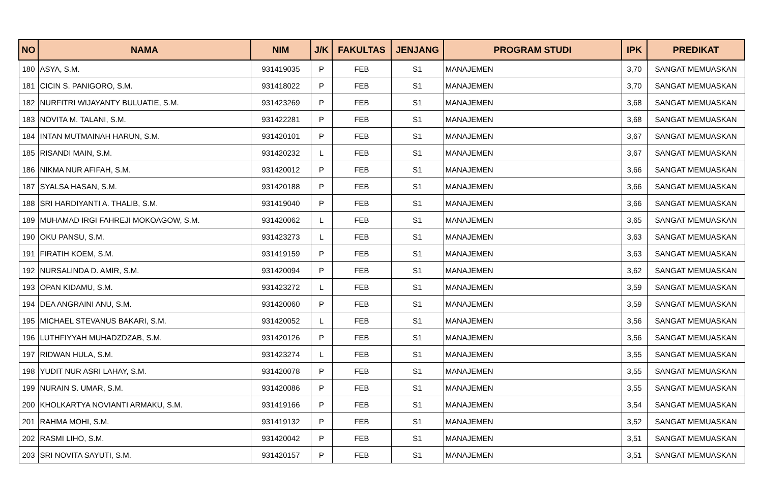| NO | NAMA | NIM | J/K | FAKULTAS | JENJANG | PROGRAM STUDI | IPK | PREDIKAT |
| --- | --- | --- | --- | --- | --- | --- | --- | --- |
| 180 | ASYA, S.M. | 931419035 | P | FEB | S1 | MANAJEMEN | 3,70 | SANGAT MEMUASKAN |
| 181 | CICIN S. PANIGORO, S.M. | 931418022 | P | FEB | S1 | MANAJEMEN | 3,70 | SANGAT MEMUASKAN |
| 182 | NURFITRI WIJAYANTY BULUATIE, S.M. | 931423269 | P | FEB | S1 | MANAJEMEN | 3,68 | SANGAT MEMUASKAN |
| 183 | NOVITA M. TALANI, S.M. | 931422281 | P | FEB | S1 | MANAJEMEN | 3,68 | SANGAT MEMUASKAN |
| 184 | INTAN MUTMAINAH HARUN, S.M. | 931420101 | P | FEB | S1 | MANAJEMEN | 3,67 | SANGAT MEMUASKAN |
| 185 | RISANDI MAIN, S.M. | 931420232 | L | FEB | S1 | MANAJEMEN | 3,67 | SANGAT MEMUASKAN |
| 186 | NIKMA NUR AFIFAH, S.M. | 931420012 | P | FEB | S1 | MANAJEMEN | 3,66 | SANGAT MEMUASKAN |
| 187 | SYALSA HASAN, S.M. | 931420188 | P | FEB | S1 | MANAJEMEN | 3,66 | SANGAT MEMUASKAN |
| 188 | SRI HARDIYANTI A. THALIB, S.M. | 931419040 | P | FEB | S1 | MANAJEMEN | 3,66 | SANGAT MEMUASKAN |
| 189 | MUHAMAD IRGI FAHREJI MOKOAGOW, S.M. | 931420062 | L | FEB | S1 | MANAJEMEN | 3,65 | SANGAT MEMUASKAN |
| 190 | OKU PANSU, S.M. | 931423273 | L | FEB | S1 | MANAJEMEN | 3,63 | SANGAT MEMUASKAN |
| 191 | FIRATIH KOEM, S.M. | 931419159 | P | FEB | S1 | MANAJEMEN | 3,63 | SANGAT MEMUASKAN |
| 192 | NURSALINDA D. AMIR, S.M. | 931420094 | P | FEB | S1 | MANAJEMEN | 3,62 | SANGAT MEMUASKAN |
| 193 | OPAN KIDAMU, S.M. | 931423272 | L | FEB | S1 | MANAJEMEN | 3,59 | SANGAT MEMUASKAN |
| 194 | DEA ANGRAINI ANU, S.M. | 931420060 | P | FEB | S1 | MANAJEMEN | 3,59 | SANGAT MEMUASKAN |
| 195 | MICHAEL STEVANUS BAKARI, S.M. | 931420052 | L | FEB | S1 | MANAJEMEN | 3,56 | SANGAT MEMUASKAN |
| 196 | LUTHFIYYAH MUHADZDZAB, S.M. | 931420126 | P | FEB | S1 | MANAJEMEN | 3,56 | SANGAT MEMUASKAN |
| 197 | RIDWAN HULA, S.M. | 931423274 | L | FEB | S1 | MANAJEMEN | 3,55 | SANGAT MEMUASKAN |
| 198 | YUDIT NUR ASRI LAHAY, S.M. | 931420078 | P | FEB | S1 | MANAJEMEN | 3,55 | SANGAT MEMUASKAN |
| 199 | NURAIN S. UMAR, S.M. | 931420086 | P | FEB | S1 | MANAJEMEN | 3,55 | SANGAT MEMUASKAN |
| 200 | KHOLKARTYA NOVIANTI ARMAKU, S.M. | 931419166 | P | FEB | S1 | MANAJEMEN | 3,54 | SANGAT MEMUASKAN |
| 201 | RAHMA MOHI, S.M. | 931419132 | P | FEB | S1 | MANAJEMEN | 3,52 | SANGAT MEMUASKAN |
| 202 | RASMI LIHO, S.M. | 931420042 | P | FEB | S1 | MANAJEMEN | 3,51 | SANGAT MEMUASKAN |
| 203 | SRI NOVITA SAYUTI, S.M. | 931420157 | P | FEB | S1 | MANAJEMEN | 3,51 | SANGAT MEMUASKAN |